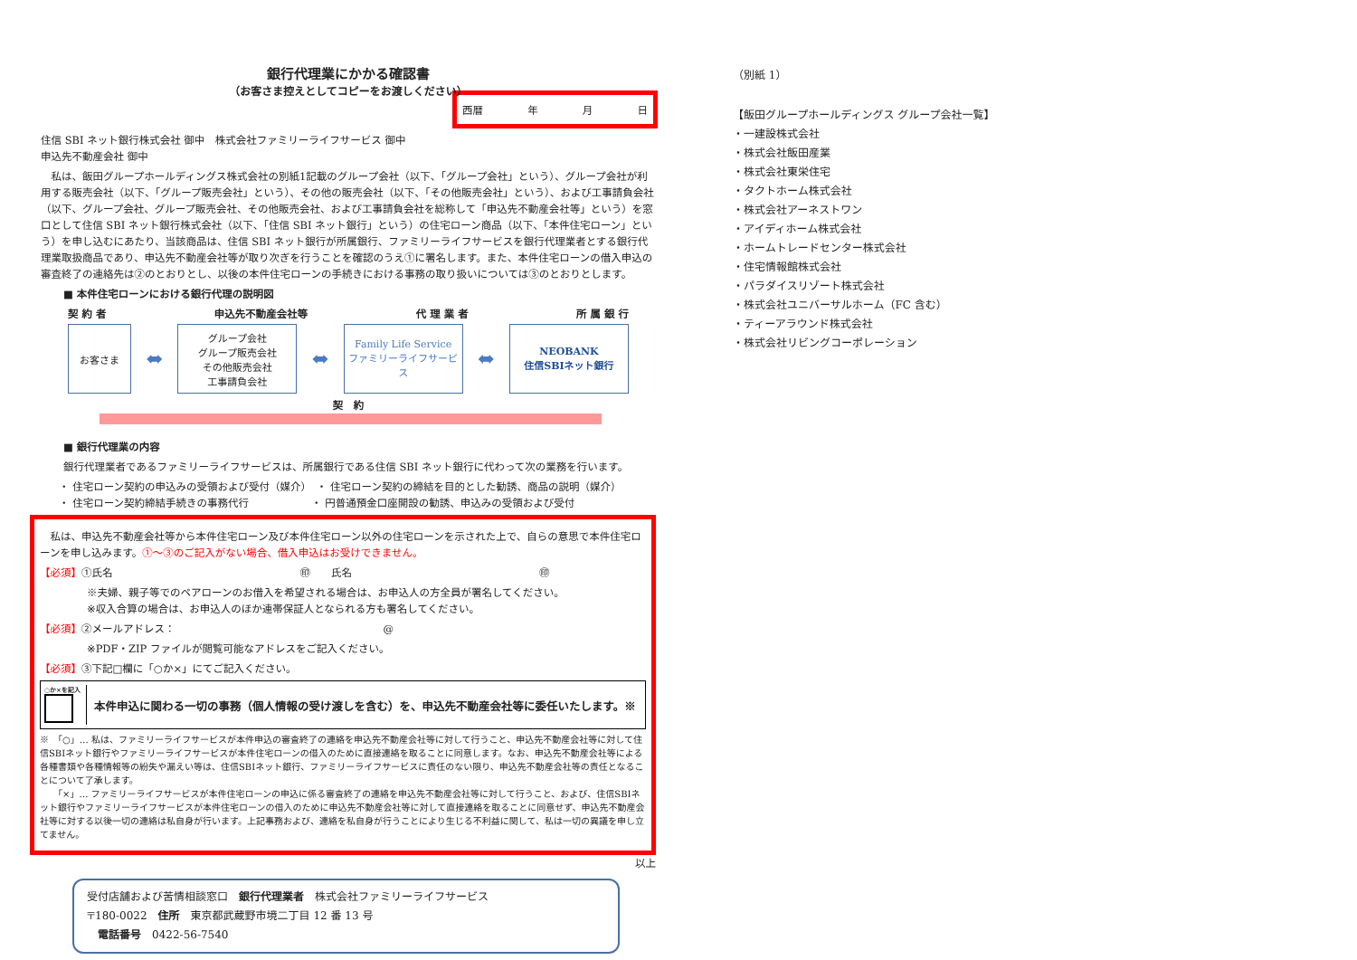銀行代理業にかかる確認書
（お客さま控えとしてコピーをお渡しください）
西暦 年 月 日
住信 SBI ネット銀行株式会社 御中　株式会社ファミリーライフサービス 御中
申込先不動産会社 御中
　私は、飯田グループホールディングス株式会社の別紙1記載のグループ会社（以下、「グループ会社」という）、グループ会社が利用する販売会社（以下、「グループ販売会社」という）、その他の販売会社（以下、「その他販売会社」という）、および工事請負会社（以下、グループ会社、グループ販売会社、その他販売会社、および工事請負会社を総称して「申込先不動産会社等」という）を窓口として住信 SBI ネット銀行株式会社（以下、「住信 SBI ネット銀行」という）の住宅ローン商品（以下、「本件住宅ローン」という）を申し込むにあたり、当該商品は、住信 SBI ネット銀行が所属銀行、ファミリーライフサービスを銀行代理業者とする銀行代理業取扱商品であり、申込先不動産会社等が取り次ぎを行うことを確認のうえ①に署名します。また、本件住宅ローンの借入申込の審査終了の連絡先は②のとおりとし、以後の本件住宅ローンの手続きにおける事務の取り扱いについては③のとおりとします。
■ 本件住宅ローンにおける銀行代理の説明図
契 約 者 申込先不動産会社等 代 理 業 者 所 属 銀 行
お客さま
⬌
グループ会社
グループ販売会社
その他販売会社
工事請負会社
⬌
Family Life Service
ファミリーライフサービス
⬌
NEOBANK
住信SBIネット銀行
契　約
■ 銀行代理業の内容
銀行代理業者であるファミリーライフサービスは、所属銀行である住信 SBI ネット銀行に代わって次の業務を行います。
・ 住宅ローン契約の申込みの受領および受付（媒介）　・ 住宅ローン契約の締結を目的とした勧誘、商品の説明（媒介）
・ 住宅ローン契約締結手続きの事務代行　　　　　　・ 円普通預金口座開設の勧誘、申込みの受領および受付
　私は、申込先不動産会社等から本件住宅ローン及び本件住宅ローン以外の住宅ローンを示された上で、自らの意思で本件住宅ローンを申し込みます。①～③のご記入がない場合、借入申込はお受けできません。
【必須】①氏名　　　　　　　　　　　　　　　　　　㊞　　氏名　　　　　　　　　　　　　　　　　　㊞
※夫婦、親子等でのペアローンのお借入を希望される場合は、お申込人の方全員が署名してください。
※収入合算の場合は、お申込人のほか連帯保証人となられる方も署名してください。
【必須】②メールアドレス：　　　　　　　　　　　　　　　　　　　　@
※PDF・ZIP ファイルが閲覧可能なアドレスをご記入ください。
【必須】③下記□欄に「○か×」にてご記入ください。
○か×を記入
本件申込に関わる一切の事務（個人情報の受け渡しを含む）を、申込先不動産会社等に委任いたします。※
※　「○」… 私は、ファミリーライフサービスが本件申込の審査終了の連絡を申込先不動産会社等に対して行うこと、申込先不動産会社等に対して住信SBIネット銀行やファミリーライフサービスが本件住宅ローンの借入のために直接連絡を取ることに同意します。なお、申込先不動産会社等による各種書類や各種情報等の紛失や漏えい等は、住信SBIネット銀行、ファミリーライフサービスに責任のない限り、申込先不動産会社等の責任となることについて了承します。
　　「×」… ファミリーライフサービスが本件住宅ローンの申込に係る審査終了の連絡を申込先不動産会社等に対して行うこと、および、住信SBIネット銀行やファミリーライフサービスが本件住宅ローンの借入のために申込先不動産会社等に対して直接連絡を取ることに同意せず、申込先不動産会社等に対する以後一切の連絡は私自身が行います。上記事務および、連絡を私自身が行うことにより生じる不利益に関して、私は一切の異議を申し立てません。
以上
受付店舗および苦情相談窓口　銀行代理業者　株式会社ファミリーライフサービス
〒180-0022　住所　東京都武蔵野市境二丁目 12 番 13 号
　電話番号　0422-56-7540
（別紙 1）
【飯田グループホールディングス グループ会社一覧】
・一建設株式会社
・株式会社飯田産業
・株式会社東栄住宅
・タクトホーム株式会社
・株式会社アーネストワン
・アイディホーム株式会社
・ホームトレードセンター株式会社
・住宅情報館株式会社
・パラダイスリゾート株式会社
・株式会社ユニバーサルホーム（FC 含む）
・ティーアラウンド株式会社
・株式会社リビングコーポレーション